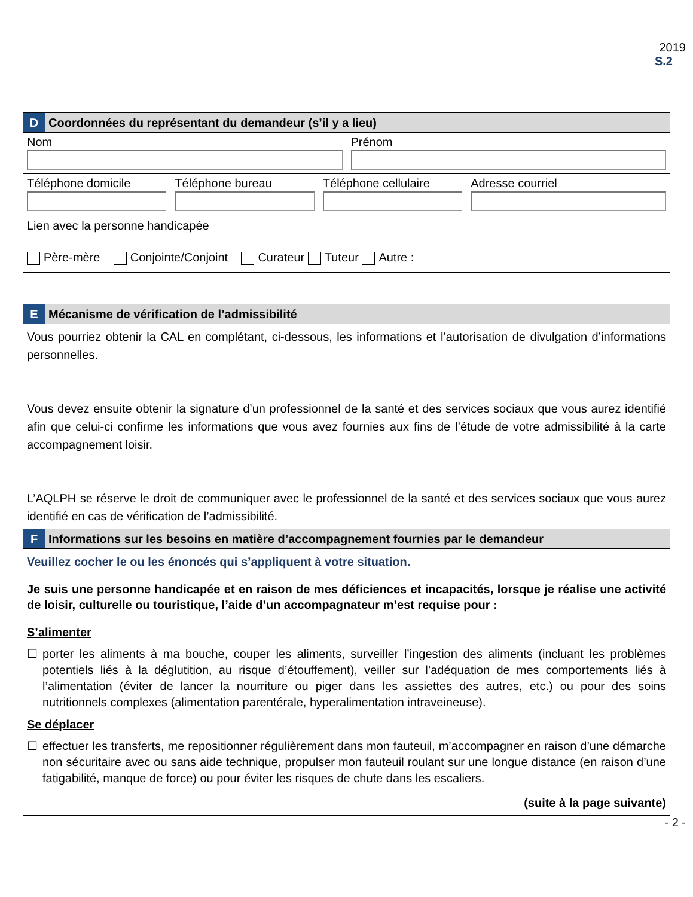2019
S.2
D Coordonnées du représentant du demandeur (s’il y a lieu)
Nom Prénom
Téléphone domicile Téléphone bureau Téléphone cellulaire Adresse courriel
Lien avec la personne handicapée
Père-mère Conjointe/Conjoint Curateur Tuteur Autre :
E Mécanisme de vérification de l’admissibilité
Vous pourriez obtenir la CAL en complétant, ci-dessous, les informations et l’autorisation de divulgation d’informations personnelles.
Vous devez ensuite obtenir la signature d’un professionnel de la santé et des services sociaux que vous aurez identifié afin que celui-ci confirme les informations que vous avez fournies aux fins de l’étude de votre admissibilité à la carte accompagnement loisir.
L’AQLPH se réserve le droit de communiquer avec le professionnel de la santé et des services sociaux que vous aurez identifié en cas de vérification de l’admissibilité.
F Informations sur les besoins en matière d’accompagnement fournies par le demandeur
Veuillez cocher le ou les énoncés qui s’appliquent à votre situation.
Je suis une personne handicapée et en raison de mes déficiences et incapacités, lorsque je réalise une activité de loisir, culturelle ou touristique, l’aide d’un accompagnateur m’est requise pour :
S’alimenter
☐ porter les aliments à ma bouche, couper les aliments, surveiller l’ingestion des aliments (incluant les problèmes potentiels liés à la déglutition, au risque d’étouffement), veiller sur l’adéquation de mes comportements liés à l’alimentation (éviter de lancer la nourriture ou piger dans les assiettes des autres, etc.) ou pour des soins nutritionnels complexes (alimentation parentérale, hyperalimentation intraveineuse).
Se déplacer
☐ effectuer les transferts, me repositionner régulièrement dans mon fauteuil, m’accompagner en raison d’une démarche non sécuritaire avec ou sans aide technique, propulser mon fauteuil roulant sur une longue distance (en raison d’une fatigabilité, manque de force) ou pour éviter les risques de chute dans les escaliers.
(suite à la page suivante)
- 2 -